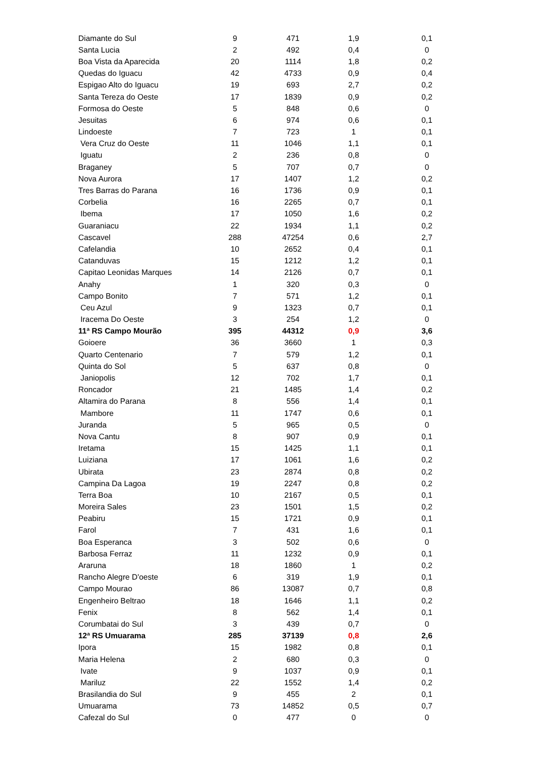| Diamante do Sul | 9 | 471 | 1,9 | 0,1 |
| Santa Lucia | 2 | 492 | 0,4 | 0 |
| Boa Vista da Aparecida | 20 | 1114 | 1,8 | 0,2 |
| Quedas do Iguacu | 42 | 4733 | 0,9 | 0,4 |
| Espigao Alto do Iguacu | 19 | 693 | 2,7 | 0,2 |
| Santa Tereza do Oeste | 17 | 1839 | 0,9 | 0,2 |
| Formosa do Oeste | 5 | 848 | 0,6 | 0 |
| Jesuitas | 6 | 974 | 0,6 | 0,1 |
| Lindoeste | 7 | 723 | 1 | 0,1 |
| Vera Cruz do Oeste | 11 | 1046 | 1,1 | 0,1 |
| Iguatu | 2 | 236 | 0,8 | 0 |
| Braganey | 5 | 707 | 0,7 | 0 |
| Nova Aurora | 17 | 1407 | 1,2 | 0,2 |
| Tres Barras do Parana | 16 | 1736 | 0,9 | 0,1 |
| Corbelia | 16 | 2265 | 0,7 | 0,1 |
| Ibema | 17 | 1050 | 1,6 | 0,2 |
| Guaraniacu | 22 | 1934 | 1,1 | 0,2 |
| Cascavel | 288 | 47254 | 0,6 | 2,7 |
| Cafelandia | 10 | 2652 | 0,4 | 0,1 |
| Catanduvas | 15 | 1212 | 1,2 | 0,1 |
| Capitao Leonidas Marques | 14 | 2126 | 0,7 | 0,1 |
| Anahy | 1 | 320 | 0,3 | 0 |
| Campo Bonito | 7 | 571 | 1,2 | 0,1 |
| Ceu Azul | 9 | 1323 | 0,7 | 0,1 |
| Iracema Do Oeste | 3 | 254 | 1,2 | 0 |
| 11ª RS Campo Mourão | 395 | 44312 | 0,9 | 3,6 |
| Goioere | 36 | 3660 | 1 | 0,3 |
| Quarto Centenario | 7 | 579 | 1,2 | 0,1 |
| Quinta do Sol | 5 | 637 | 0,8 | 0 |
| Janiopolis | 12 | 702 | 1,7 | 0,1 |
| Roncador | 21 | 1485 | 1,4 | 0,2 |
| Altamira do Parana | 8 | 556 | 1,4 | 0,1 |
| Mambore | 11 | 1747 | 0,6 | 0,1 |
| Juranda | 5 | 965 | 0,5 | 0 |
| Nova Cantu | 8 | 907 | 0,9 | 0,1 |
| Iretama | 15 | 1425 | 1,1 | 0,1 |
| Luiziana | 17 | 1061 | 1,6 | 0,2 |
| Ubirata | 23 | 2874 | 0,8 | 0,2 |
| Campina Da Lagoa | 19 | 2247 | 0,8 | 0,2 |
| Terra Boa | 10 | 2167 | 0,5 | 0,1 |
| Moreira Sales | 23 | 1501 | 1,5 | 0,2 |
| Peabiru | 15 | 1721 | 0,9 | 0,1 |
| Farol | 7 | 431 | 1,6 | 0,1 |
| Boa Esperanca | 3 | 502 | 0,6 | 0 |
| Barbosa Ferraz | 11 | 1232 | 0,9 | 0,1 |
| Araruna | 18 | 1860 | 1 | 0,2 |
| Rancho Alegre D'oeste | 6 | 319 | 1,9 | 0,1 |
| Campo Mourao | 86 | 13087 | 0,7 | 0,8 |
| Engenheiro Beltrao | 18 | 1646 | 1,1 | 0,2 |
| Fenix | 8 | 562 | 1,4 | 0,1 |
| Corumbatai do Sul | 3 | 439 | 0,7 | 0 |
| 12ª RS Umuarama | 285 | 37139 | 0,8 | 2,6 |
| Ipora | 15 | 1982 | 0,8 | 0,1 |
| Maria Helena | 2 | 680 | 0,3 | 0 |
| Ivate | 9 | 1037 | 0,9 | 0,1 |
| Mariluz | 22 | 1552 | 1,4 | 0,2 |
| Brasilandia do Sul | 9 | 455 | 2 | 0,1 |
| Umuarama | 73 | 14852 | 0,5 | 0,7 |
| Cafezal do Sul | 0 | 477 | 0 | 0 |